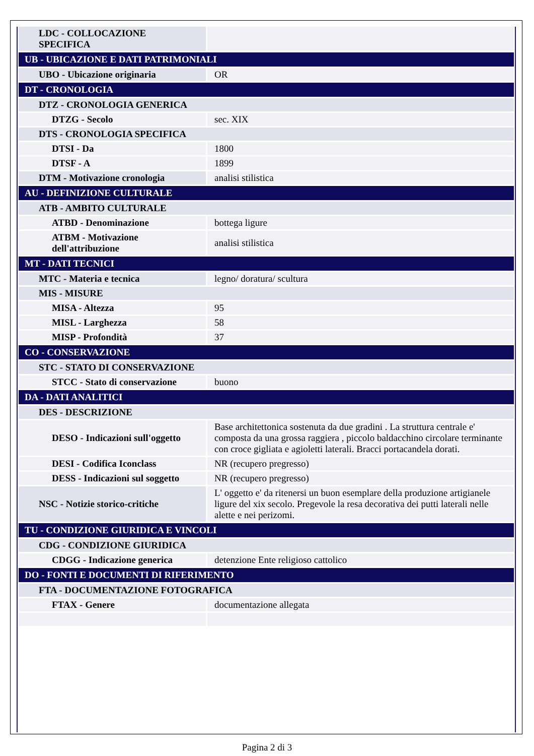| LDC - COLLOCAZIONE SPECIFICA | |
| UB - UBICAZIONE E DATI PATRIMONIALI | |
| UBO - Ubicazione originaria | OR |
| DT - CRONOLOGIA | |
| DTZ - CRONOLOGIA GENERICA | |
| DTZG - Secolo | sec. XIX |
| DTS - CRONOLOGIA SPECIFICA | |
| DTSI - Da | 1800 |
| DTSF - A | 1899 |
| DTM - Motivazione cronologia | analisi stilistica |
| AU - DEFINIZIONE CULTURALE | |
| ATB - AMBITO CULTURALE | |
| ATBD - Denominazione | bottega ligure |
| ATBM - Motivazione dell'attribuzione | analisi stilistica |
| MT - DATI TECNICI | |
| MTC - Materia e tecnica | legno/ doratura/ scultura |
| MIS - MISURE | |
| MISA - Altezza | 95 |
| MISL - Larghezza | 58 |
| MISP - Profondità | 37 |
| CO - CONSERVAZIONE | |
| STC - STATO DI CONSERVAZIONE | |
| STCC - Stato di conservazione | buono |
| DA - DATI ANALITICI | |
| DES - DESCRIZIONE | |
| DESO - Indicazioni sull'oggetto | Base architettonica sostenuta da due gradini . La struttura centrale e' composta da una grossa raggiera , piccolo baldacchino circolare terminante con croce gigliata e agioletti laterali. Bracci portacandela dorati. |
| DESI - Codifica Iconclass | NR (recupero pregresso) |
| DESS - Indicazioni sul soggetto | NR (recupero pregresso) |
| NSC - Notizie storico-critiche | L' oggetto e' da ritenersi un buon esemplare della produzione artigianele ligure del xix secolo. Pregevole la resa decorativa dei putti laterali nelle alette e nei perizomi. |
| TU - CONDIZIONE GIURIDICA E VINCOLI | |
| CDG - CONDIZIONE GIURIDICA | |
| CDGG - Indicazione generica | detenzione Ente religioso cattolico |
| DO - FONTI E DOCUMENTI DI RIFERIMENTO | |
| FTA - DOCUMENTAZIONE FOTOGRAFICA | |
| FTAX - Genere | documentazione allegata |
Pagina 2 di 3